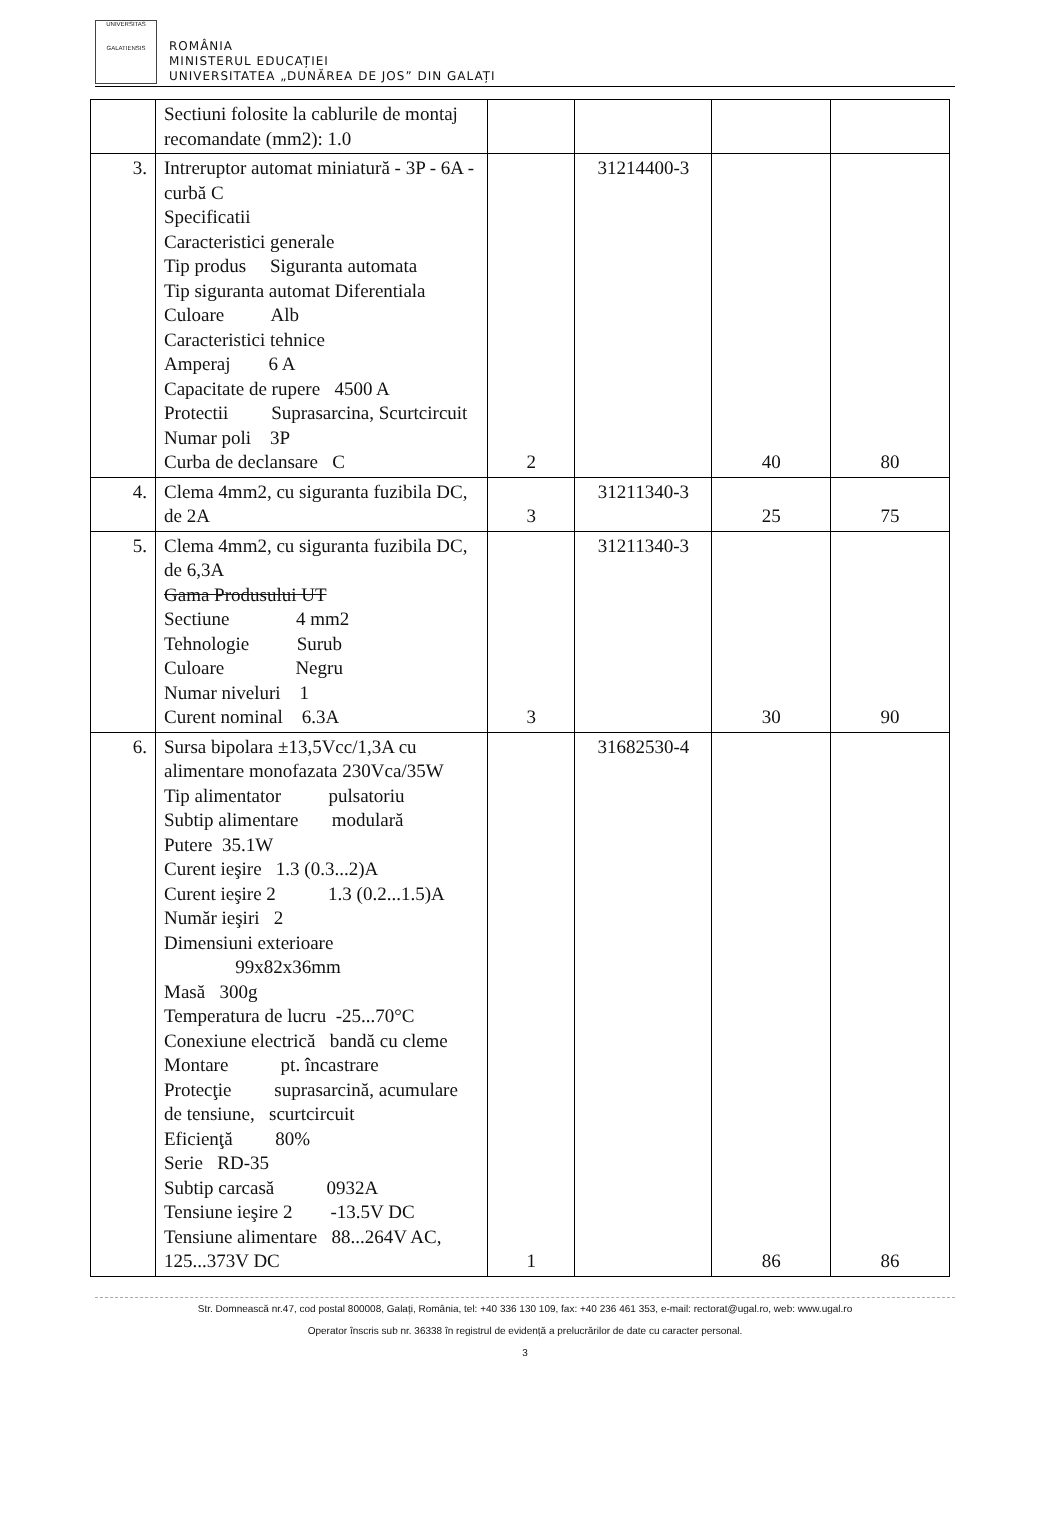UNIVERSITAS
GALATIENSIS
ROMÂNIA
MINISTERUL EDUCAȚIEI
UNIVERSITATEA „DUNĂREA DE JOS” DIN GALAȚI
| | Sectiuni folosite la cablurile de montaj recomandate (mm2): 1.0 | | | | |
| 3. | Intreruptor automat miniatură - 3P - 6A - curbă C Specificatii Caracteristici generale Tip produs Siguranta automata Tip siguranta automat Diferentiala Culoare Alb Caracteristici tehnice Amperaj 6 A Capacitate de rupere 4500 A Protectii Suprasarcina, Scurtcircuit Numar poli 3P Curba de declansare C | 2 | 31214400-3 | 40 | 80 |
| 4. | Clema 4mm2, cu siguranta fuzibila DC, de 2A | 3 | 31211340-3 | 25 | 75 |
| 5. | Clema 4mm2, cu siguranta fuzibila DC, de 6,3A Gama Produsului UT Sectiune 4 mm2 Tehnologie Surub Culoare Negru Numar niveluri 1 Curent nominal 6.3A | 3 | 31211340-3 | 30 | 90 |
| 6. | Sursa bipolara ±13,5Vcc/1,3A cu alimentare monofazata 230Vca/35W Tip alimentator pulsatoriu Subtip alimentare modulară Putere 35.1W Curent ieşire 1.3 (0.3...2)A Curent ieşire 2 1.3 (0.2...1.5)A Număr ieşiri 2 Dimensiuni exterioare 99x82x36mm Masă 300g Temperatura de lucru -25...70°C Conexiune electrică bandă cu cleme Montare pt. încastrare Protecţie suprasarcină, acumulare de tensiune, scurtcircuit Eficienţă 80% Serie RD-35 Subtip carcasă 0932A Tensiune ieşire 2 -13.5V DC Tensiune alimentare 88...264V AC, 125...373V DC | 1 | 31682530-4 | 86 | 86 |
Str. Domnească nr.47, cod postal 800008, Galați, România, tel: +40 336 130 109, fax: +40 236 461 353, e-mail: rectorat@ugal.ro, web: www.ugal.ro
Operator înscris sub nr. 36338 în registrul de evidență a prelucrărilor de date cu caracter personal.
3